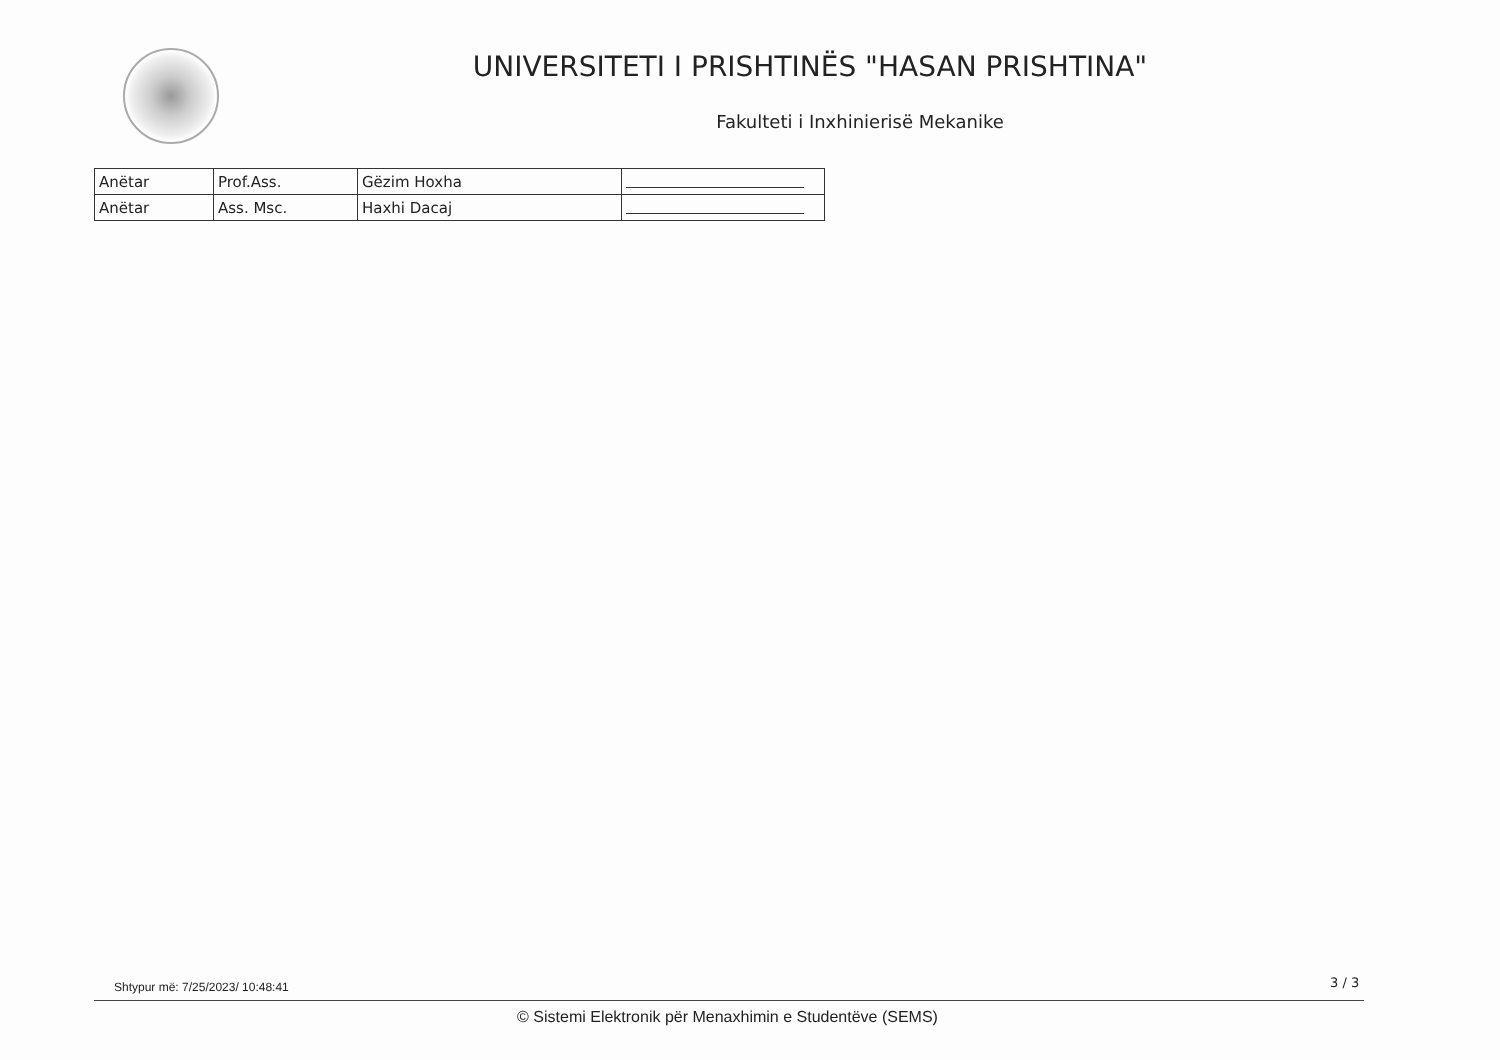UNIVERSITETI I PRISHTINËS "HASAN PRISHTINA"
Fakulteti i Inxhinierisë Mekanike
| Anëtar | Prof.Ass. | Gëzim Hoxha | |
| Anëtar | Ass. Msc. | Haxhi Dacaj | |
Shtypur më: 7/25/2023/ 10:48:41
3 / 3
© Sistemi Elektronik për Menaxhimin e Studentëve (SEMS)